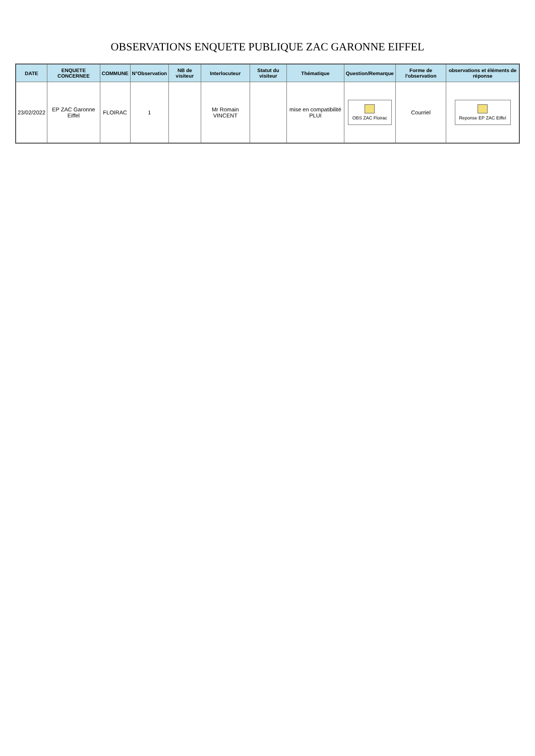OBSERVATIONS ENQUETE PUBLIQUE ZAC GARONNE EIFFEL
| DATE | ENQUETE CONCERNEE | COMMUNE | N°Observation | NB de visiteur | Interlocuteur | Statut du visiteur | Thématique | Question/Remarque | Forme de l'observation | observations et éléments de réponse |
| --- | --- | --- | --- | --- | --- | --- | --- | --- | --- | --- |
| 23/02/2022 | EP ZAC Garonne Eiffel | FLOIRAC | 1 | | Mr Romain VINCENT | | mise en compatibilité PLUI | OBS ZAC Floirac | Courriel | Reponse EP ZAC Eiffel |